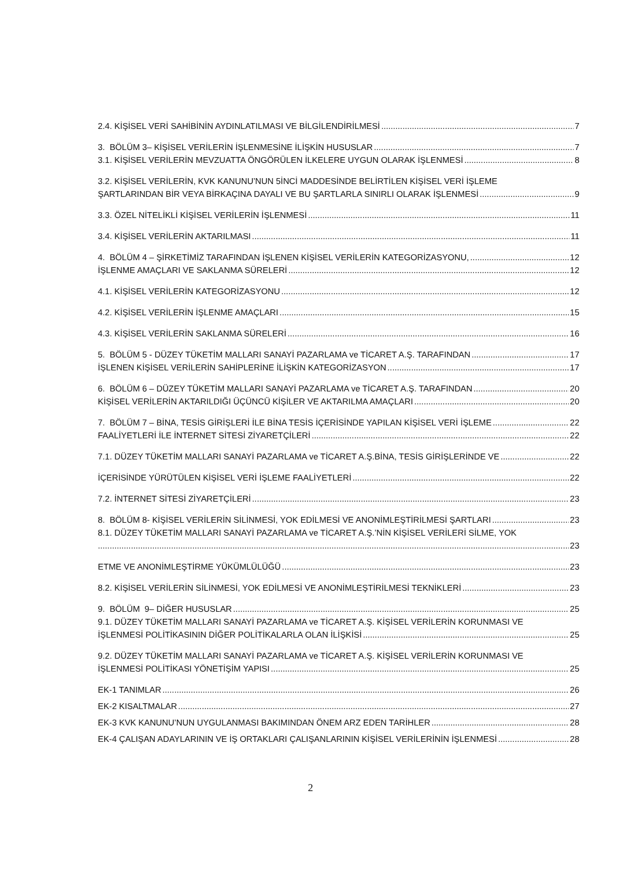2.4. KİŞİSEL VERİ SAHİBİNİN AYDINLATILMASI VE BİLGİLENDİRİLMESİ 7
3. BÖLÜM 3– KİŞİSEL VERİLERİN İŞLENMESİNE İLİŞKİN HUSUSLAR 7
3.1. KİŞİSEL VERİLERİN MEVZUATTA ÖNGÖRÜLEN İLKELERE UYGUN OLARAK İŞLENMESİ 8
3.2. KİŞİSEL VERİLERİN, KVK KANUNU’NUN 5İNCİ MADDESİNDE BELİRTİLEN KİŞİSEL VERİ İŞLEME
ŞARTLARINDAN BİR VEYA BİRKAÇINA DAYALI VE BU ŞARTLARLA SINIRLI OLARAK İŞLENMESİ 9
3.3. ÖZEL NİTELİKLİ KİŞİSEL VERİLERİN İŞLENMESİ 11
3.4. KİŞİSEL VERİLERİN AKTARILMASI 11
4. BÖLÜM 4 – ŞİRKETİMİZ TARAFINDAN İŞLENEN KİŞİSEL VERİLERİN KATEGORİZASYONU, 12
İŞLENME AMAÇLARI VE SAKLANMA SÜRELERİ 12
4.1. KİŞİSEL VERİLERİN KATEGORİZASYONU 12
4.2. KİŞİSEL VERİLERİN İŞLENME AMAÇLARI 15
4.3. KİŞİSEL VERİLERİN SAKLANMA SÜRELERİ 16
5. BÖLÜM 5 - DÜZEY TÜKETİM MALLARI SANAYİ PAZARLAMA ve TİCARET A.Ş. TARAFINDAN 17
İŞLENEN KİŞİSEL VERİLERİN SAHİPLERİNE İLİŞKİN KATEGORİZASYON 17
6. BÖLÜM 6 – DÜZEY TÜKETİM MALLARI SANAYİ PAZARLAMA ve TİCARET A.Ş. TARAFINDAN 20
KİŞİSEL VERİLERİN AKTARILDIĞI ÜÇÜNCÜ KİŞİLER VE AKTARILMA AMAÇLARI 20
7. BÖLÜM 7 – BİNA, TESİS GİRİŞLERİ İLE BİNA TESİS İÇERİSİNDE YAPILAN KİŞİSEL VERİ İŞLEME 22
FAALİYETLERİ İLE İNTERNET SİTESİ ZİYARETÇİLERİ 22
7.1. DÜZEY TÜKETİM MALLARI SANAYİ PAZARLAMA ve TİCARET A.Ş.BİNA, TESİS GİRİŞLERİNDE VE 22
İÇERİSİNDE YÜRÜTÜLEN KİŞİSEL VERİ İŞLEME FAALİYETLERİ 22
7.2. İNTERNET SİTESİ ZİYARETÇİLERİ 23
8. BÖLÜM 8- KİŞİSEL VERİLERİN SİLİNMESİ, YOK EDİLMESİ VE ANONİMLEŞTİRİLMESİ ŞARTLARI 23
8.1. DÜZEY TÜKETİM MALLARI SANAYİ PAZARLAMA ve TİCARET A.Ş.’NİN KİŞİSEL VERİLERİ SİLME, YOK
23
ETME VE ANONİMLEŞTİRME YÜKÜMLÜLÜĞÜ 23
8.2. KİŞİSEL VERİLERİN SİLİNMESİ, YOK EDİLMESİ VE ANONİMLEŞTİRİLMESİ TEKNİKLERİ 23
9. BÖLÜM 9– DİĞER HUSUSLAR 25
9.1. DÜZEY TÜKETİM MALLARI SANAYİ PAZARLAMA ve TİCARET A.Ş. KİŞİSEL VERİLERİN KORUNMASI VE
İŞLENMESİ POLİTİKASININ DİĞER POLİTİKALARLA OLAN İLİŞKİSİ 25
9.2. DÜZEY TÜKETİM MALLARI SANAYİ PAZARLAMA ve TİCARET A.Ş. KİŞİSEL VERİLERİN KORUNMASI VE
İŞLENMESİ POLİTİKASI YÖNETİŞİM YAPISI 25
EK-1 TANIMLAR 26
EK-2 KISALTMALAR 27
EK-3 KVK KANUNU’NUN UYGULANMASI BAKIMINDAN ÖNEM ARZ EDEN TARİHLER 28
EK-4 ÇALIŞAN ADAYLARININ VE İŞ ORTAKLARI ÇALIŞANLARININ KİŞİSEL VERİLERİNİN İŞLENMESİ 28
2